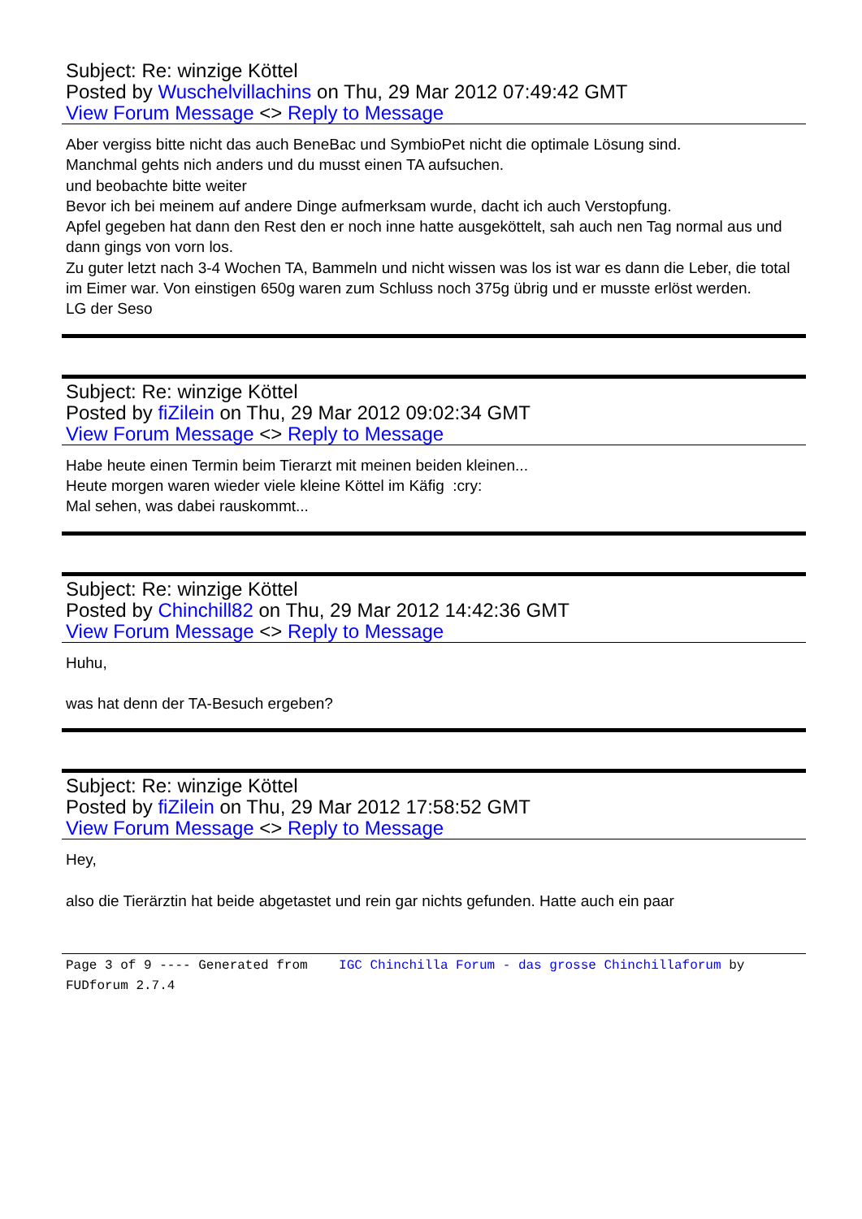Subject: Re: winzige Köttel
Posted by Wuschelvillachins on Thu, 29 Mar 2012 07:49:42 GMT
View Forum Message <> Reply to Message
Aber vergiss bitte nicht das auch BeneBac und SymbioPet nicht die optimale Lösung sind.
Manchmal gehts nich anders und du musst einen TA aufsuchen.
und beobachte bitte weiter
Bevor ich bei meinem auf andere Dinge aufmerksam wurde, dacht ich auch Verstopfung.
Apfel gegeben hat dann den Rest den er noch inne hatte ausgeköttelt, sah auch nen Tag normal aus und dann gings von vorn los.
Zu guter letzt nach 3-4 Wochen TA, Bammeln und nicht wissen was los ist war es dann die Leber, die total im Eimer war. Von einstigen 650g waren zum Schluss noch 375g übrig und er musste erlöst werden.
LG der Seso
Subject: Re: winzige Köttel
Posted by fiZilein on Thu, 29 Mar 2012 09:02:34 GMT
View Forum Message <> Reply to Message
Habe heute einen Termin beim Tierarzt mit meinen beiden kleinen...
Heute morgen waren wieder viele kleine Köttel im Käfig :cry:
Mal sehen, was dabei rauskommt...
Subject: Re: winzige Köttel
Posted by Chinchill82 on Thu, 29 Mar 2012 14:42:36 GMT
View Forum Message <> Reply to Message
Huhu,
was hat denn der TA-Besuch ergeben?
Subject: Re: winzige Köttel
Posted by fiZilein on Thu, 29 Mar 2012 17:58:52 GMT
View Forum Message <> Reply to Message
Hey,
also die Tierärztin hat beide abgetastet und rein gar nichts gefunden. Hatte auch ein paar
Page 3 of 9 ---- Generated from IGC Chinchilla Forum - das grosse Chinchillaforum by FUDforum 2.7.4